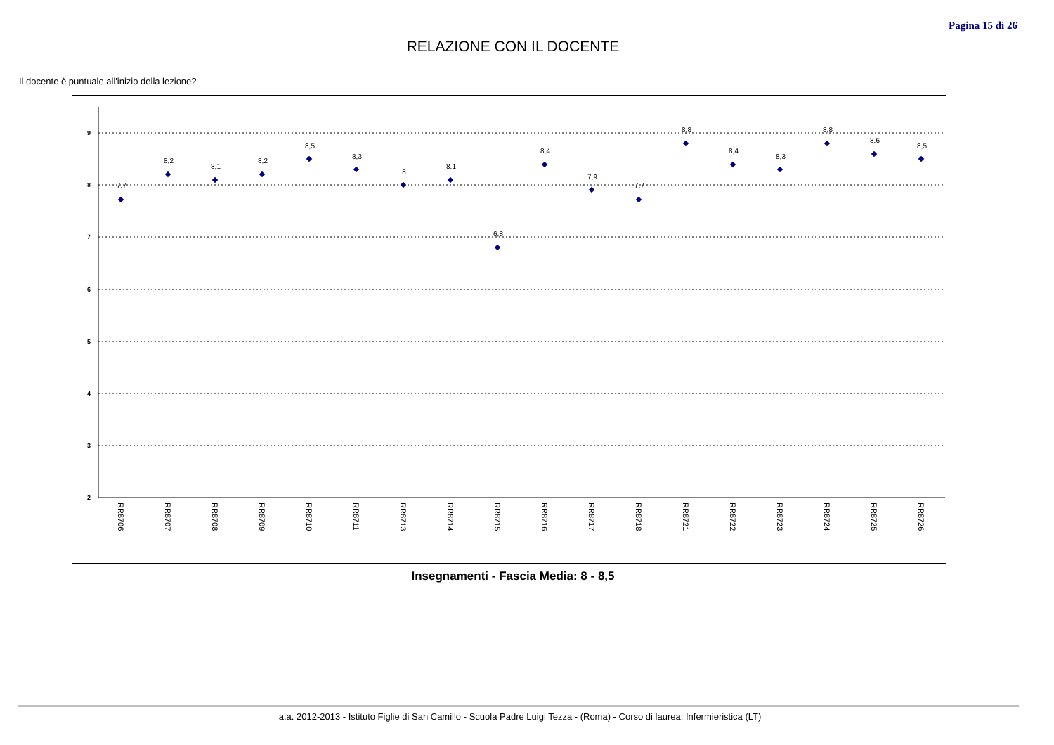Pagina 15 di 26
RELAZIONE CON IL DOCENTE
Il docente è puntuale all'inizio della lezione?
9
8
7
6
5
4
3
2
7,7
8,2
8,1
8,2
8,5
8,3
8
8,1
6,8
8,4
7,9
7,7
8,8
8,4
8,3
8,8
8,6
8,5
RR8706
RR8707
RR8708
RR8709
RR8710
RR8711
RR8713
RR8714
RR8715
RR8716
RR8717
RR8718
RR8721
RR8722
RR8723
RR8724
RR8725
RR8726
Insegnamenti - Fascia Media: 8 - 8,5
a.a. 2012-2013 - Istituto Figlie di San Camillo - Scuola Padre Luigi Tezza - (Roma) - Corso di laurea: Infermieristica (LT)